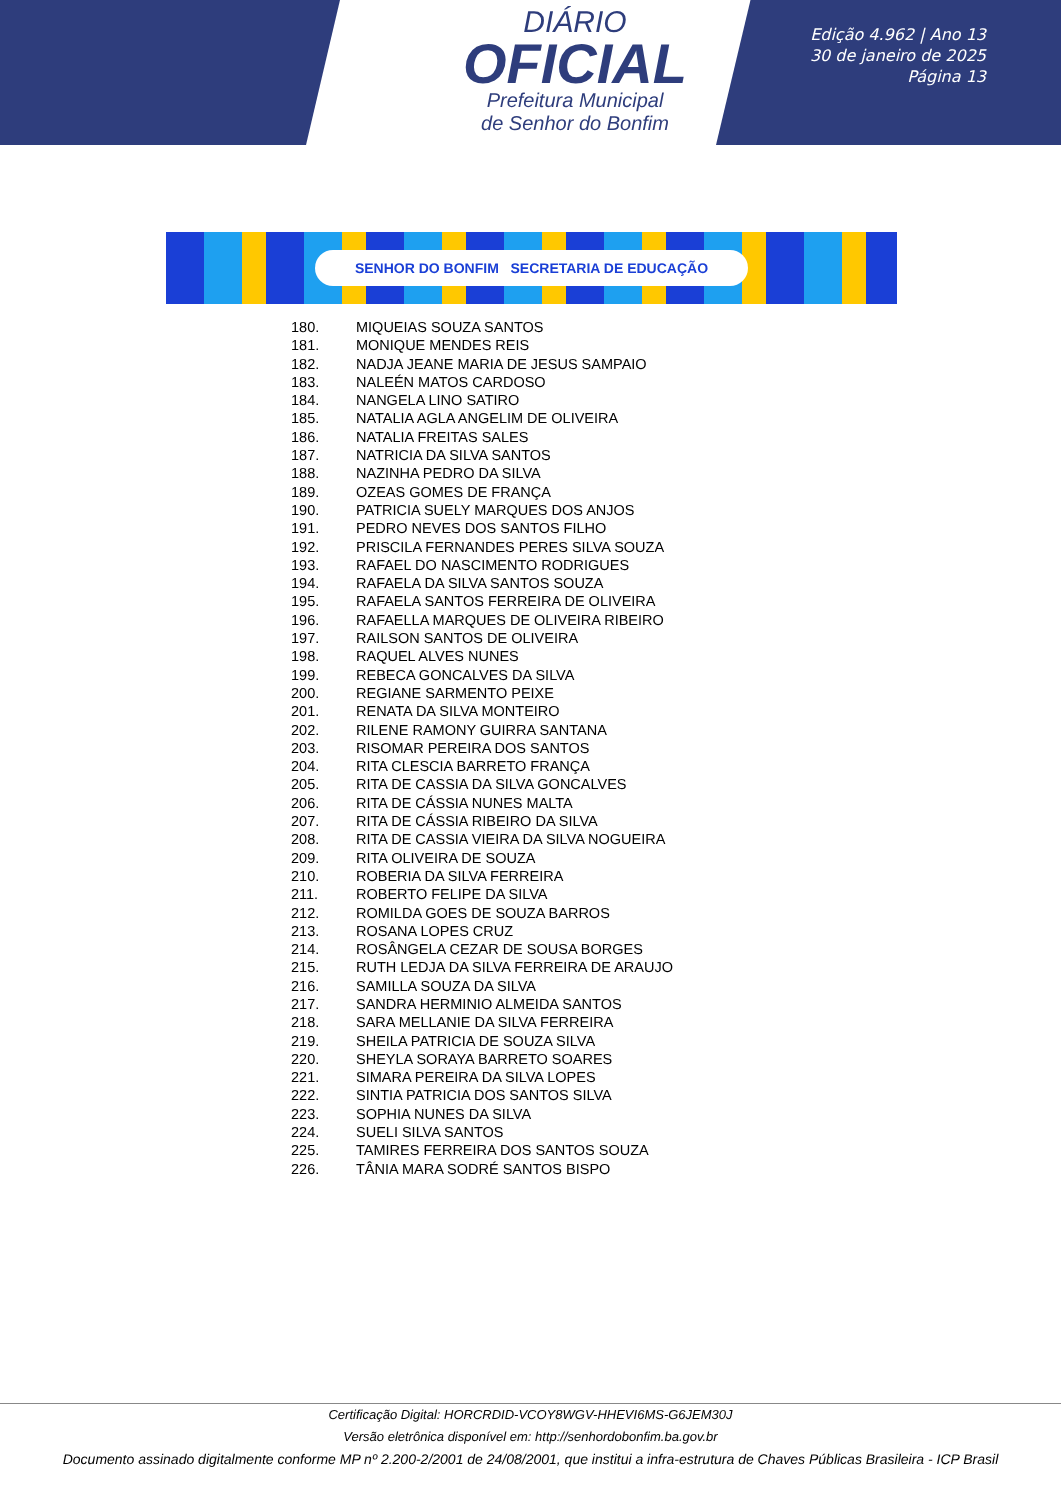DIÁRIO
OFICIAL
Prefeitura Municipal
de Senhor do Bonfim
Edição 4.962 | Ano 13
30 de janeiro de 2025
Página 13
SENHOR DO BONFIM SECRETARIA DE EDUCAÇÃO
180. MIQUEIAS SOUZA SANTOS
181. MONIQUE MENDES REIS
182. NADJA JEANE MARIA DE JESUS SAMPAIO
183. NALEÉN MATOS CARDOSO
184. NANGELA LINO SATIRO
185. NATALIA AGLA ANGELIM DE OLIVEIRA
186. NATALIA FREITAS SALES
187. NATRICIA DA SILVA SANTOS
188. NAZINHA PEDRO DA SILVA
189. OZEAS GOMES DE FRANÇA
190. PATRICIA SUELY MARQUES DOS ANJOS
191. PEDRO NEVES DOS SANTOS FILHO
192. PRISCILA FERNANDES PERES SILVA SOUZA
193. RAFAEL DO NASCIMENTO RODRIGUES
194. RAFAELA DA SILVA SANTOS SOUZA
195. RAFAELA SANTOS FERREIRA DE OLIVEIRA
196. RAFAELLA MARQUES DE OLIVEIRA RIBEIRO
197. RAILSON SANTOS DE OLIVEIRA
198. RAQUEL ALVES NUNES
199. REBECA GONCALVES DA SILVA
200. REGIANE SARMENTO PEIXE
201. RENATA DA SILVA MONTEIRO
202. RILENE RAMONY GUIRRA SANTANA
203. RISOMAR PEREIRA DOS SANTOS
204. RITA CLESCIA BARRETO FRANÇA
205. RITA DE CASSIA DA SILVA GONCALVES
206. RITA DE CÁSSIA NUNES MALTA
207. RITA DE CÁSSIA RIBEIRO DA SILVA
208. RITA DE CASSIA VIEIRA DA SILVA NOGUEIRA
209. RITA OLIVEIRA DE SOUZA
210. ROBERIA DA SILVA FERREIRA
211. ROBERTO FELIPE DA SILVA
212. ROMILDA GOES DE SOUZA BARROS
213. ROSANA LOPES CRUZ
214. ROSÂNGELA CEZAR DE SOUSA BORGES
215. RUTH LEDJA DA SILVA FERREIRA DE ARAUJO
216. SAMILLA SOUZA DA SILVA
217. SANDRA HERMINIO ALMEIDA SANTOS
218. SARA MELLANIE DA SILVA FERREIRA
219. SHEILA PATRICIA DE SOUZA SILVA
220. SHEYLA SORAYA BARRETO SOARES
221. SIMARA PEREIRA DA SILVA LOPES
222. SINTIA PATRICIA DOS SANTOS SILVA
223. SOPHIA NUNES DA SILVA
224. SUELI SILVA SANTOS
225. TAMIRES FERREIRA DOS SANTOS SOUZA
226. TÂNIA MARA SODRÉ SANTOS BISPO
Certificação Digital: HORCRDID-VCOY8WGV-HHEVI6MS-G6JEM30J
Versão eletrônica disponível em: http://senhordobonfim.ba.gov.br
Documento assinado digitalmente conforme MP nº 2.200-2/2001 de 24/08/2001, que institui a infra-estrutura de Chaves Públicas Brasileira - ICP Brasil